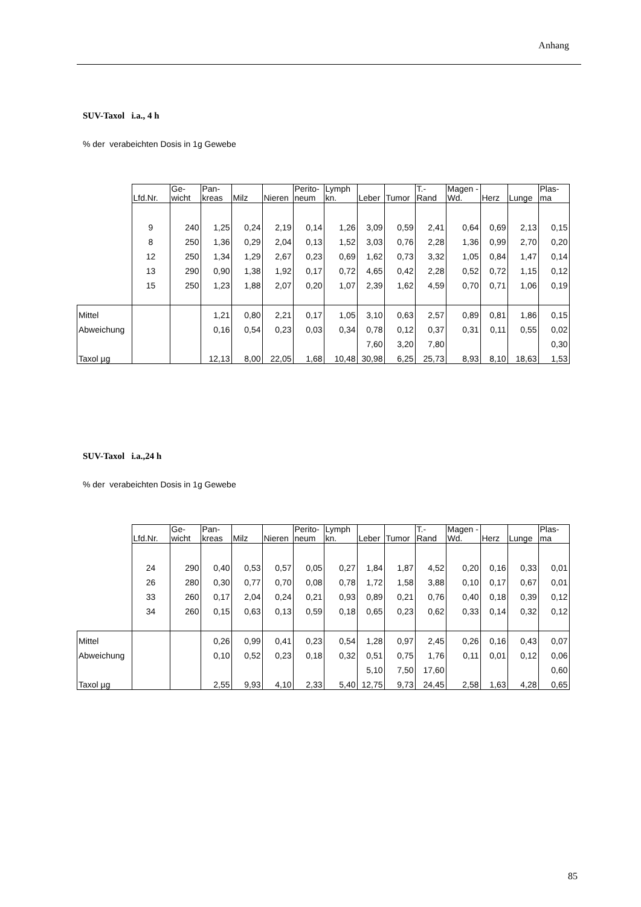Anhang
SUV-Taxol i.a., 4 h
% der verabeichten Dosis in 1g Gewebe
| | Lfd.Nr. | Ge- wicht | Pan- kreas | Milz | Nieren | Perito- neum | Lymph kn. | Leber | Tumor | T.- Rand | Magen -Wd. | Herz | Lunge | Plas- ma |
| --- | --- | --- | --- | --- | --- | --- | --- | --- | --- | --- | --- | --- | --- | --- |
| | 9 | 240 | 1,25 | 0,24 | 2,19 | 0,14 | 1,26 | 3,09 | 0,59 | 2,41 | 0,64 | 0,69 | 2,13 | 0,15 |
| | 8 | 250 | 1,36 | 0,29 | 2,04 | 0,13 | 1,52 | 3,03 | 0,76 | 2,28 | 1,36 | 0,99 | 2,70 | 0,20 |
| | 12 | 250 | 1,34 | 1,29 | 2,67 | 0,23 | 0,69 | 1,62 | 0,73 | 3,32 | 1,05 | 0,84 | 1,47 | 0,14 |
| | 13 | 290 | 0,90 | 1,38 | 1,92 | 0,17 | 0,72 | 4,65 | 0,42 | 2,28 | 0,52 | 0,72 | 1,15 | 0,12 |
| | 15 | 250 | 1,23 | 1,88 | 2,07 | 0,20 | 1,07 | 2,39 | 1,62 | 4,59 | 0,70 | 0,71 | 1,06 | 0,19 |
| Mittel | | | 1,21 | 0,80 | 2,21 | 0,17 | 1,05 | 3,10 | 0,63 | 2,57 | 0,89 | 0,81 | 1,86 | 0,15 |
| Abweichung | | | 0,16 | 0,54 | 0,23 | 0,03 | 0,34 | 0,78 | 0,12 | 0,37 | 0,31 | 0,11 | 0,55 | 0,02 |
| | | | | | | | | 7,60 | 3,20 | 7,80 | | | | 0,30 |
| Taxol µg | | | 12,13 | 8,00 | 22,05 | 1,68 | 10,48 | 30,98 | 6,25 | 25,73 | 8,93 | 8,10 | 18,63 | 1,53 |
SUV-Taxol i.a.,24 h
% der verabeichten Dosis in 1g Gewebe
| | Lfd.Nr. | Ge- wicht | Pan- kreas | Milz | Nieren | Perito- neum | Lymph kn. | Leber | Tumor | T.- Rand | Magen -Wd. | Herz | Lunge | Plas- ma |
| --- | --- | --- | --- | --- | --- | --- | --- | --- | --- | --- | --- | --- | --- | --- |
| | 24 | 290 | 0,40 | 0,53 | 0,57 | 0,05 | 0,27 | 1,84 | 1,87 | 4,52 | 0,20 | 0,16 | 0,33 | 0,01 |
| | 26 | 280 | 0,30 | 0,77 | 0,70 | 0,08 | 0,78 | 1,72 | 1,58 | 3,88 | 0,10 | 0,17 | 0,67 | 0,01 |
| | 33 | 260 | 0,17 | 2,04 | 0,24 | 0,21 | 0,93 | 0,89 | 0,21 | 0,76 | 0,40 | 0,18 | 0,39 | 0,12 |
| | 34 | 260 | 0,15 | 0,63 | 0,13 | 0,59 | 0,18 | 0,65 | 0,23 | 0,62 | 0,33 | 0,14 | 0,32 | 0,12 |
| Mittel | | | 0,26 | 0,99 | 0,41 | 0,23 | 0,54 | 1,28 | 0,97 | 2,45 | 0,26 | 0,16 | 0,43 | 0,07 |
| Abweichung | | | 0,10 | 0,52 | 0,23 | 0,18 | 0,32 | 0,51 | 0,75 | 1,76 | 0,11 | 0,01 | 0,12 | 0,06 |
| | | | | | | | | 5,10 | 7,50 | 17,60 | | | | 0,60 |
| Taxol µg | | | 2,55 | 9,93 | 4,10 | 2,33 | 5,40 | 12,75 | 9,73 | 24,45 | 2,58 | 1,63 | 4,28 | 0,65 |
85